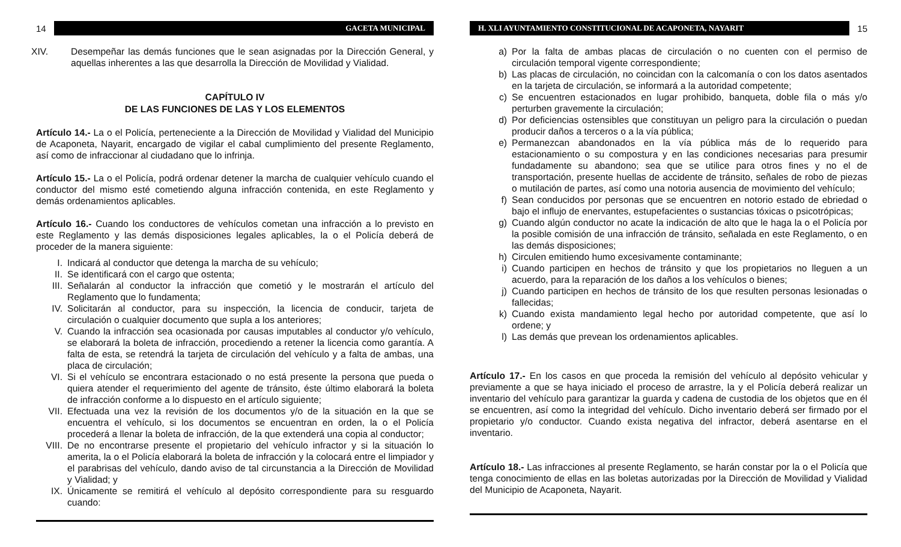14
GACETA MUNICIPAL
XIV. Desempeñar las demás funciones que le sean asignadas por la Dirección General, y aquellas inherentes a las que desarrolla la Dirección de Movilidad y Vialidad.
CAPÍTULO IV
DE LAS FUNCIONES DE LAS Y LOS ELEMENTOS
Artículo 14.- La o el Policía, perteneciente a la Dirección de Movilidad y Vialidad del Municipio de Acaponeta, Nayarit, encargado de vigilar el cabal cumplimiento del presente Reglamento, así como de infraccionar al ciudadano que lo infrinja.
Artículo 15.- La o el Policía, podrá ordenar detener la marcha de cualquier vehículo cuando el conductor del mismo esté cometiendo alguna infracción contenida, en este Reglamento y demás ordenamientos aplicables.
Artículo 16.- Cuando los conductores de vehículos cometan una infracción a lo previsto en este Reglamento y las demás disposiciones legales aplicables, la o el Policía deberá de proceder de la manera siguiente:
I. Indicará al conductor que detenga la marcha de su vehículo;
II. Se identificará con el cargo que ostenta;
III. Señalarán al conductor la infracción que cometió y le mostrarán el artículo del Reglamento que lo fundamenta;
IV. Solicitarán al conductor, para su inspección, la licencia de conducir, tarjeta de circulación o cualquier documento que supla a los anteriores;
V. Cuando la infracción sea ocasionada por causas imputables al conductor y/o vehículo, se elaborará la boleta de infracción, procediendo a retener la licencia como garantía. A falta de esta, se retendrá la tarjeta de circulación del vehículo y a falta de ambas, una placa de circulación;
VI. Si el vehículo se encontrara estacionado o no está presente la persona que pueda o quiera atender el requerimiento del agente de tránsito, éste último elaborará la boleta de infracción conforme a lo dispuesto en el artículo siguiente;
VII. Efectuada una vez la revisión de los documentos y/o de la situación en la que se encuentra el vehículo, si los documentos se encuentran en orden, la o el Policía procederá a llenar la boleta de infracción, de la que extenderá una copia al conductor;
VIII. De no encontrarse presente el propietario del vehículo infractor y si la situación lo amerita, la o el Policía elaborará la boleta de infracción y la colocará entre el limpiador y el parabrisas del vehículo, dando aviso de tal circunstancia a la Dirección de Movilidad y Vialidad; y
IX. Únicamente se remitirá el vehículo al depósito correspondiente para su resguardo cuando:
H. XLI AYUNTAMIENTO CONSTITUCIONAL DE ACAPONETA, NAYARIT
15
a) Por la falta de ambas placas de circulación o no cuenten con el permiso de circulación temporal vigente correspondiente;
b) Las placas de circulación, no coincidan con la calcomanía o con los datos asentados en la tarjeta de circulación, se informará a la autoridad competente;
c) Se encuentren estacionados en lugar prohibido, banqueta, doble fila o más y/o perturben gravemente la circulación;
d) Por deficiencias ostensibles que constituyan un peligro para la circulación o puedan producir daños a terceros o a la vía pública;
e) Permanezcan abandonados en la vía pública más de lo requerido para estacionamiento o su compostura y en las condiciones necesarias para presumir fundadamente su abandono; sea que se utilice para otros fines y no el de transportación, presente huellas de accidente de tránsito, señales de robo de piezas o mutilación de partes, así como una notoria ausencia de movimiento del vehículo;
f) Sean conducidos por personas que se encuentren en notorio estado de ebriedad o bajo el influjo de enervantes, estupefacientes o sustancias tóxicas o psicotrópicas;
g) Cuando algún conductor no acate la indicación de alto que le haga la o el Policía por la posible comisión de una infracción de tránsito, señalada en este Reglamento, o en las demás disposiciones;
h) Circulen emitiendo humo excesivamente contaminante;
i) Cuando participen en hechos de tránsito y que los propietarios no lleguen a un acuerdo, para la reparación de los daños a los vehículos o bienes;
j) Cuando participen en hechos de tránsito de los que resulten personas lesionadas o fallecidas;
k) Cuando exista mandamiento legal hecho por autoridad competente, que así lo ordene; y
l) Las demás que prevean los ordenamientos aplicables.
Artículo 17.- En los casos en que proceda la remisión del vehículo al depósito vehicular y previamente a que se haya iniciado el proceso de arrastre, la y el Policía deberá realizar un inventario del vehículo para garantizar la guarda y cadena de custodia de los objetos que en él se encuentren, así como la integridad del vehículo. Dicho inventario deberá ser firmado por el propietario y/o conductor. Cuando exista negativa del infractor, deberá asentarse en el inventario.
Artículo 18.- Las infracciones al presente Reglamento, se harán constar por la o el Policía que tenga conocimiento de ellas en las boletas autorizadas por la Dirección de Movilidad y Vialidad del Municipio de Acaponeta, Nayarit.